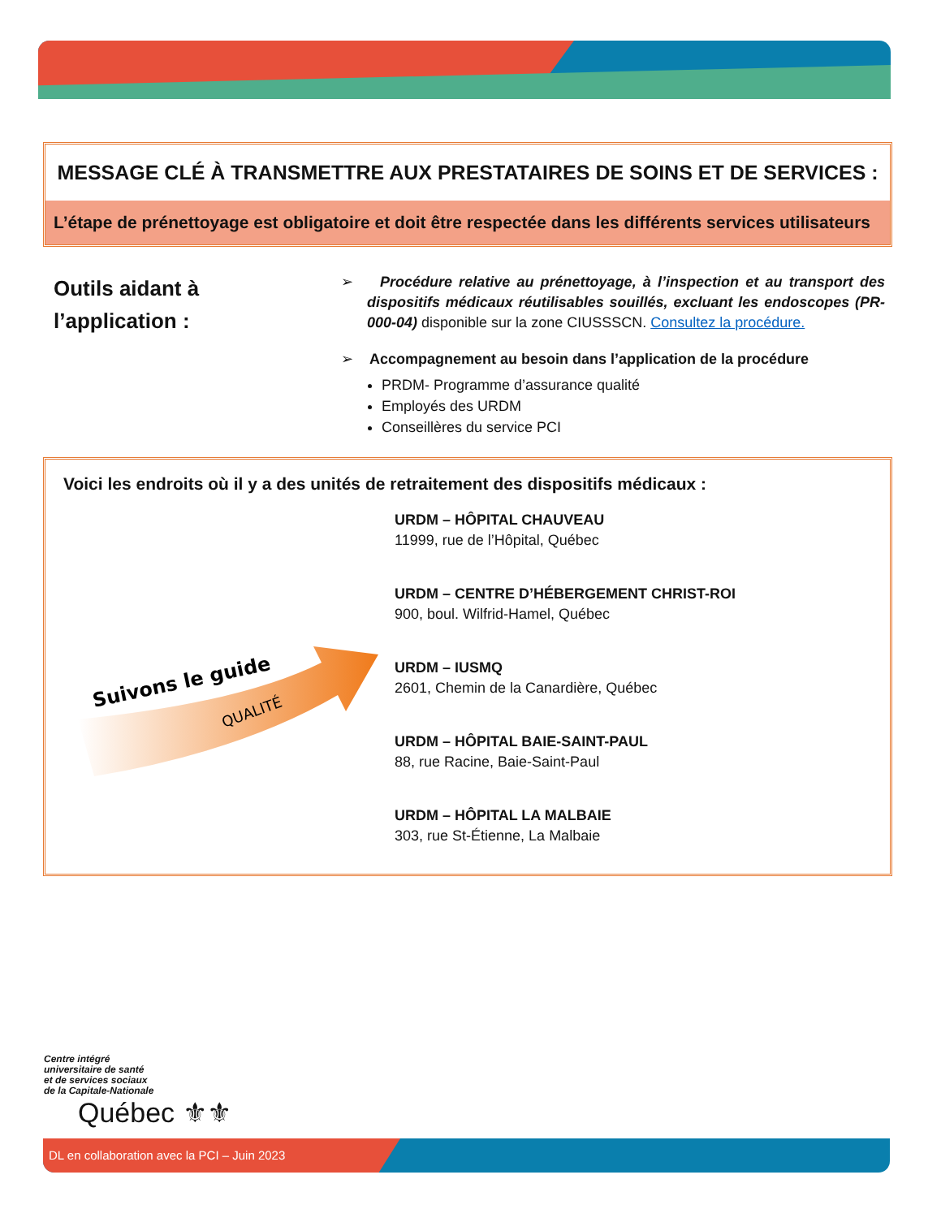MESSAGE CLÉ À TRANSMETTRE AUX PRESTATAIRES DE SOINS ET DE SERVICES :
L’étape de prénettoyage est obligatoire et doit être respectée dans les différents services utilisateurs
Outils aidant à
l’application :
➢ Procédure relative au prénettoyage, à l’inspection et au transport des dispositifs médicaux réutilisables souillés, excluant les endoscopes (PR-000-04) disponible sur la zone CIUSSSCN. Consultez la procédure.
➢ Accompagnement au besoin dans l’application de la procédure
PRDM- Programme d’assurance qualité
Employés des URDM
Conseillères du service PCI
Voici les endroits où il y a des unités de retraitement des dispositifs médicaux :
Suivons le guide
QUALITÉ
URDM – HÔPITAL CHAUVEAU
11999, rue de l’Hôpital, Québec
URDM – CENTRE D’HÉBERGEMENT CHRIST-ROI
900, boul. Wilfrid-Hamel, Québec
URDM – IUSMQ
2601, Chemin de la Canardière, Québec
URDM – HÔPITAL BAIE-SAINT-PAUL
88, rue Racine, Baie-Saint-Paul
URDM – HÔPITAL LA MALBAIE
303, rue St-Étienne, La Malbaie
Centre intégré
universitaire de santé
et de services sociaux
de la Capitale-Nationale
Québec ⚜⚜
DL en collaboration avec la PCI – Juin 2023